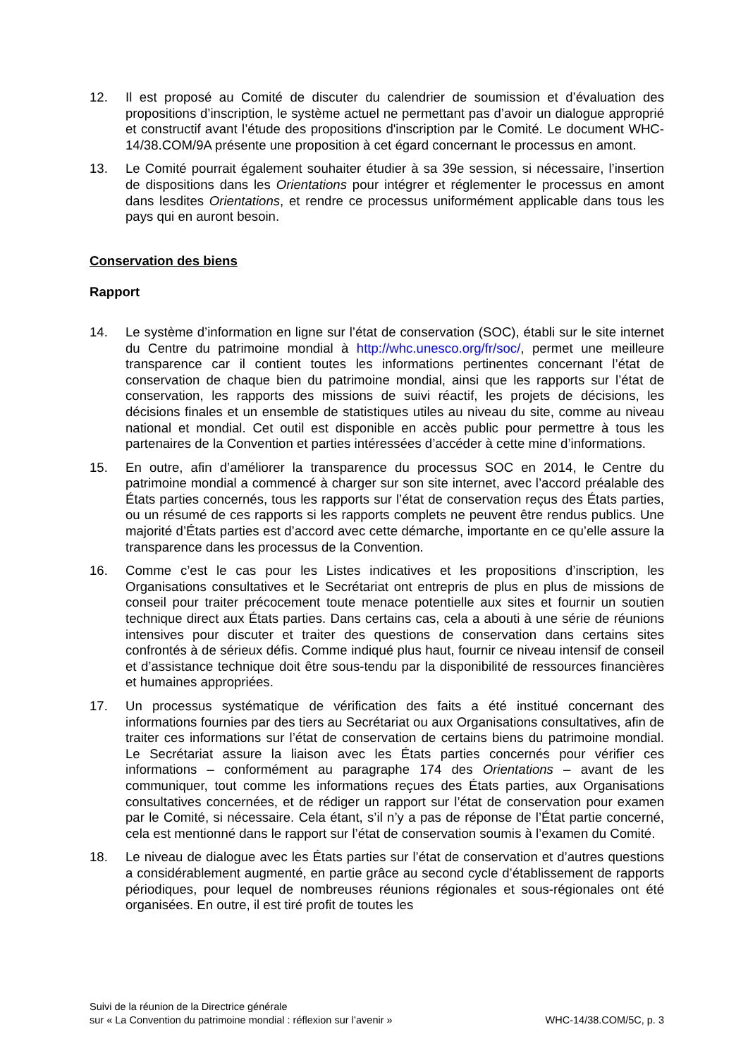12. Il est proposé au Comité de discuter du calendrier de soumission et d’évaluation des propositions d’inscription, le système actuel ne permettant pas d’avoir un dialogue approprié et constructif avant l’étude des propositions d'inscription par le Comité. Le document WHC-14/38.COM/9A présente une proposition à cet égard concernant le processus en amont.
13. Le Comité pourrait également souhaiter étudier à sa 39e session, si nécessaire, l’insertion de dispositions dans les Orientations pour intégrer et réglementer le processus en amont dans lesdites Orientations, et rendre ce processus uniformément applicable dans tous les pays qui en auront besoin.
Conservation des biens
Rapport
14. Le système d’information en ligne sur l’état de conservation (SOC), établi sur le site internet du Centre du patrimoine mondial à http://whc.unesco.org/fr/soc/, permet une meilleure transparence car il contient toutes les informations pertinentes concernant l’état de conservation de chaque bien du patrimoine mondial, ainsi que les rapports sur l’état de conservation, les rapports des missions de suivi réactif, les projets de décisions, les décisions finales et un ensemble de statistiques utiles au niveau du site, comme au niveau national et mondial. Cet outil est disponible en accès public pour permettre à tous les partenaires de la Convention et parties intéressées d’accéder à cette mine d’informations.
15. En outre, afin d’améliorer la transparence du processus SOC en 2014, le Centre du patrimoine mondial a commencé à charger sur son site internet, avec l’accord préalable des États parties concernés, tous les rapports sur l’état de conservation reçus des États parties, ou un résumé de ces rapports si les rapports complets ne peuvent être rendus publics. Une majorité d’États parties est d’accord avec cette démarche, importante en ce qu’elle assure la transparence dans les processus de la Convention.
16. Comme c’est le cas pour les Listes indicatives et les propositions d’inscription, les Organisations consultatives et le Secrétariat ont entrepris de plus en plus de missions de conseil pour traiter précocement toute menace potentielle aux sites et fournir un soutien technique direct aux États parties. Dans certains cas, cela a abouti à une série de réunions intensives pour discuter et traiter des questions de conservation dans certains sites confrontés à de sérieux défis. Comme indiqué plus haut, fournir ce niveau intensif de conseil et d’assistance technique doit être sous-tendu par la disponibilité de ressources financières et humaines appropriées.
17. Un processus systématique de vérification des faits a été institué concernant des informations fournies par des tiers au Secrétariat ou aux Organisations consultatives, afin de traiter ces informations sur l’état de conservation de certains biens du patrimoine mondial. Le Secrétariat assure la liaison avec les États parties concernés pour vérifier ces informations – conformément au paragraphe 174 des Orientations – avant de les communiquer, tout comme les informations reçues des États parties, aux Organisations consultatives concernées, et de rédiger un rapport sur l’état de conservation pour examen par le Comité, si nécessaire. Cela étant, s’il n’y a pas de réponse de l’État partie concerné, cela est mentionné dans le rapport sur l’état de conservation soumis à l’examen du Comité.
18. Le niveau de dialogue avec les États parties sur l’état de conservation et d’autres questions a considérablement augmenté, en partie grâce au second cycle d’établissement de rapports périodiques, pour lequel de nombreuses réunions régionales et sous-régionales ont été organisées. En outre, il est tiré profit de toutes les
Suivi de la réunion de la Directrice générale
sur « La Convention du patrimoine mondial : réflexion sur l’avenir »
WHC-14/38.COM/5C, p. 3